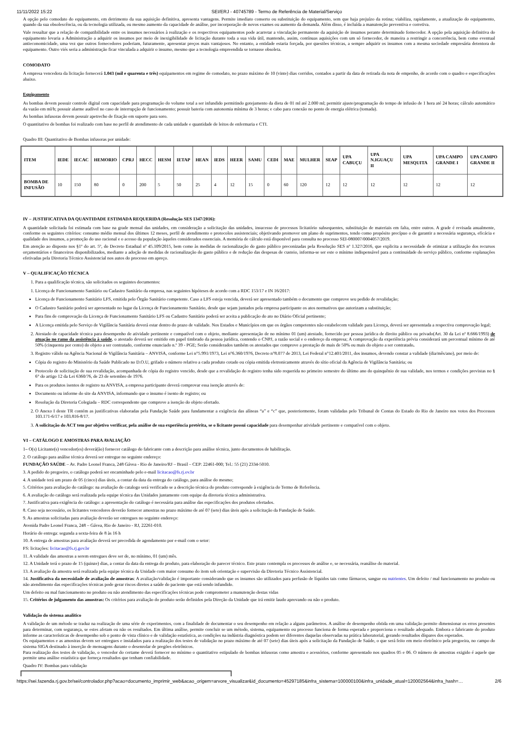11/11/2022 15:22 SEI/ERJ - 40745789 - Termo de Referência de Material/Serviço
A opção pelo comodato do equipamento, em detrimento da sua aquisição definitiva, apresenta vantagens. Permite imediato conserto ou substituição do equipamento, sem que haja prejuízo da rotina; viabiliza, rapidamente, a atualização do equipamento, quando da sua obsolescência, ou da tecnologia utilizada, ou mesmo aumento da capacidade de análise, por incorporação de novos exames ou aumento da demanda. Além disso, é incluída a manutenção preventiva e corretiva.
Vale ressaltar que a relação de compatibilidade entre os insumos necessários à realização e os respectivos equipamentos pode acarretar a vinculação permanente da aquisição de insumos perante determinado fornecedor. A opção pela aquisição definitiva do equipamento levaria a Administração a adquirir os insumos por meio de inexigibilidade de licitação durante toda a sua vida útil, mantendo, assim, contínuas aquisições com um só fornecedor, de maneira a restringir a concorrência, bem como eventual antieconomicidade, uma vez que outros fornecedores poderiam, futuramente, apresentar preços mais vantajosos. No entanto, a entidade estaria forçada, por questões técnicas, a sempre adquirir os insumos com a mesma sociedade empresária detentora do equipamento. Outro viés seria a administração ficar vinculada a adquirir o insumo, mesmo que a tecnologia empreendida se tornasse obsoleta.
COMODATO
A empresa vencedora da licitação fornecerá 1.043 (mil e quarenta e três) equipamentos em regime de comodato, no prazo máximo de 10 (vinte) dias corridos, contados a partir da data de retirada da nota de empenho, de acordo com o quadro e especificações abaixo.
Equipamento
As bombas devem possuir controle digital com capacidade para programação do volume total a ser infundido permitindo gotejamento da dieta de 01 ml até 2.000 ml; permitir ajuste/programação do tempo de infusão de 1 hora até 24 horas; cálculo automático da vazão em ml/h; possuir alarme audível no caso de interrupção de funcionamento; possuir bateria com autonomia mínima de 3 horas; e cabo para conexão no ponto de energia elétrica (tomada).
As bombas infusoras devem possuir apetrecho de fixação em suporte para soro.
O quantitativo de bombas foi realizado com base no perfil de atendimento de cada unidade e quantidade de leitos de enfermaria e CTI.
Quadro III: Quantitativo de Bombas infusoras por unidade:
| ITEM | IEDE | IECAC | HEMORIO | CPRJ | HECC | HESM | IETAP | HEAN | IEDS | HEER | SAMU | CEDI | MAE | MULHER | SEAP | UPA CABUÇU | UPA N.IGUAÇU II | UPA MESQUITA | UPA CAMPO GRANDE I | UPA CAMPO GRANDE II |
| BOMBA DE INFUSÃO | 10 | 150 | 80 | 0 | 200 | 5 | 50 | 25 | 4 | 12 | 15 | 0 | 60 | 120 | 12 | 12 | 12 | 12 | 12 | 12 |
IV – JUSTIFICATIVA DA QUANTIDADE ESTIMADA REQUERIDA (Resolução SES 1347/2016):
A quantidade solicitada foi estimada com base na grade mensal das unidades, em consideração a solicitação das unidades, insucesso de processos licitatório subsequentes, substituição de materiais em falta, entre outros. A grade é revisada anualmente, conforme os seguintes critérios: consumo médio mensal dos últimos 12 meses, perfil de atendimento e protocolos assistenciais; objetivando promover um plano de suprimentos, tendo como propósito precípuo o de garantir a necessária segurança, eficácia e qualidade dos insumos, a promoção do uso racional e o acesso da população àqueles considerados essenciais. A memória de cálculo está disponível para consulta no processo SEI-080007/0004057/2019.
Em atenção ao disposto nos §1º do art. 5º, do Decreto Estadual nº 45.109/2015, bem como às medidas de racionalização do gasto público preconizadas pela Resolução SES nº 1.327/2016, que explicita a necessidade de otimizar a utilização dos recursos orçamentários e financeiros disponibilizados, mediante a adoção de medidas de racionalização do gasto público e de redução das despesas de custeio, informa-se ser este o mínimo indispensável para a continuidade do serviço público, conforme explanações efetivadas pela Diretoria Técnico Assistencial nos autos do processo em apreço.
V – QUALIFICAÇÃO TÉCNICA
1. Para a qualificação técnica, são solicitados os seguintes documentos:
1. Licença de Funcionamento Sanitário ou Cadastro Sanitário da empresa, nas seguintes hipóteses de acordo com a RDC 153/17 e IN 16/2017:
Licença de Funcionamento Sanitário LFS, emitida pelo Órgão Sanitário competente. Caso a LFS esteja vencida, deverá ser apresentado também o documento que comprove seu pedido de revalidação;
O Cadastro Sanitário poderá ser apresentado no lugar da Licença de Funcionamento Sanitário, desde que sejam juntados pela empresa participante os atos normativos que autorizam a substituição;
Para fins de comprovação da Licença de Funcionamento Sanitário LFS ou Cadastro Sanitário poderá ser aceita a publicação do ato no Diário Oficial pertinente;
A Licença emitida pelo Serviço de Vigilância Sanitária deverá estar dentro do prazo de validade. Nos Estados e Municípios em que os órgãos competentes não estabelecem validade para Licença, deverá ser apresentada a respectiva comprovação legal;
2. Atestado de capacidade técnica para desempenho de atividade pertinente e compatível com o objeto, mediante apresentação de no mínimo 01 (um) atestado, fornecido por pessoa jurídica de direito público ou privado(Art. 30 da Lei nº 8.666/1993) de atuação no ramo da assistência à saúde, o atestado deverá ser emitido em papel timbrado da pessoa jurídica, contendo o CNPJ, a razão social e o endereço da empresa; A comprovação da experiência prévia considerará um percentual mínimo de até 50% (cinquenta por cento) do objeto a ser contratado, conforme enunciado n.º 39 - PGE; Serão considerados também os atestados que comprove a prestação de mais de 50% ou mais do objeto a ser contratado.
3. Registro válido na Agência Nacional de Vigilância Sanitária – ANVISA, conforme Lei n°5.991/1973, Lei n°6.360/1976, Decreto n°8.077 de 2013, Lei Federal n°12.401/2011, dos insumos, devendo constar a validade (dia/mês/ano), por meio de:
Cópia do registro do Ministério da Saúde Publicado no D.O.U, grifado o número relativo a cada produto cotado ou cópia emitida eletronicamente através do sítio oficial da Agência de Vigilância Sanitária; ou
Protocolo de solicitação de sua revalidação, acompanhada de cópia do registro vencido, desde que a revalidação do registro tenha sido requerida no primeiro semestre do último ano do quinquênio de sua validade, nos termos e condições previstas no § 6° do artigo 12 da Lei 6360/76, de 23 de setembro de 1976.
Para os produtos isentos de registro na ANVISA, a empresa participante deverá comprovar essa isenção através de:
Documento ou informe do site da ANVISA, informando que o insumo é isento de registro; ou
Resolução da Diretoria Colegiada – RDC correspondente que comprove a isenção do objeto ofertado.
2. O Anexo I deste TR contém as justificativas elaboradas pela Fundação Saúde para fundamentar a exigência das alíneas “a” e “c” que, posteriormente, foram validadas pelo Tribunal de Contas do Estado do Rio de Janeiro nos votos dos Processos 103.171-6/17 e 103.816-8/17.
3. A solicitação do ACT tem por objetivo verificar, pela análise de sua experiência pretérita, se o licitante possui capacidade para desempenhar atividade pertinente e compatível com o objeto.
VI – CATÁLOGO E AMOSTRAS PARA AVALIAÇÃO
1– O(s) Licitante(s) vencedor(es) deverá(ão) fornecer catálogo do fabricante com a descrição para análise técnica, junto documentos de habilitação.
2. O catálogo para análise técnica deverá ser entregue no seguinte endereço:
FUNDAÇÃO SAÚDE – Av. Padre Leonel Franca, 248 Gávea - Rio de Janeiro/RJ – Brasil – CEP: 22461-000; Tel.: 55 (21) 2334-5010.
3. A pedido do pregoeiro, o catálogo poderá ser encaminhado pelo e-mail licitacao@fs.rj.ov.br
4. A unidade terá um prazo de 05 (cinco) dias úteis, a contar da data da entrega do catálogo, para análise do mesmo;
5. Critérios para avaliação do catálogo: na avaliação do catalogo será verificado se a descrição técnica do produto corresponde à exigência do Termo de Referência.
6. A avaliação do catálogo será realizada pela equipe técnica das Unidades juntamente com equipe da diretoria técnica administrativa.
7. Justificativa para exigência do catálogo: a apresentação do catálogo é necessária para análise das especificações dos produtos ofertados.
8. Caso seja necessário, os licitantes vencedores deverão fornecer amostras no prazo máximo de até 07 (sete) dias úteis após a solicitação da Fundação de Saúde.
9. As amostras solicitadas para avaliação deverão ser entregues no seguinte endereço:
Avenida Padre Leonel Franca, 248 – Gávea, Rio de Janeiro - RJ, 22261-010.
Horário de entrega: segunda a sexta-feira de 8 às 16 h
10. A entrega de amostras para avaliação deverá ser precedida de agendamento por e-mail com o setor:
FS: licitações: licitacao@fs.rj.gov.br
11. A validade das amostras a serem entregues deve ser de, no mínimo, 01 (um) mês.
12. A Unidade terá o prazo de 15 (quinze) dias, a contar da data da entrega do produto, para elaboração do parecer técnico. Este prazo contempla os processos de análise e, se necessária, reanálise do material.
13. A avaliação da amostra será realizada pela equipe técnica da Unidade com maior consumo do item sob orientação e supervisão da Diretoria Técnico Assistencial.
14. Justificativa da necessidade de avaliação de amostras: A avaliação/validação é importante considerando que os insumos são utilizados para perfusão de líquidos tais como fármacos, sangue ou nutrientes. Um defeito / mal funcionamento no produto ou não atendimento das especificações técnicas pode gerar riscos diretos a saúde do paciente que está sendo infundido.
Um defeito ou mal funcionamento no produto ou não atendimento das especificações técnicas pode comprometer a manutenção destas vidas
15. Critérios de julgamento das amostras: Os critérios para avaliação do produto serão definidos pela Direção da Unidade que irá emitir laudo aprovando ou não o produto.
Validação do sistema analítico
A validação de um método se traduz na realização de uma série de experimentos, com a finalidade de documentar o seu desempenho em relação a alguns parâmetros. A análise de desempenho obtida em uma validação permite dimensionar os erros presentes para determinar, com segurança, se estes afetam ou não os resultados. Em última análise, permite concluir se um método, sistema, equipamento ou processo funciona de forma esperada e proporciona o resultado adequado. Embora o fabricante do produto informe as características de desempenho sob o ponto de vista clínico e de validação estatística, as condições na indústria diagnóstica podem ser diferentes daquelas observadas na prática laboratorial, gerando resultados díspares dos esperados.
Os equipamentos e as amostras devem ser entregues e instalados para a realização dos testes de validação no prazo máximo de até 07 (sete) dias úteis após a solicitação da Fundação de Saúde, o que será feito em meio eletrônico pela pregoeira, no campo do sistema SIGA destinado à inserção de mensagens durante o desenrolar de pregões eletrônicos.
Para realização dos testes de validação, o vencedor do certame deverá fornecer no mínimo o quantitativo estipulado de bombas infusoras como amostra e acessórios, conforme apresentado nos quadros 05 e 06. O número de amostras exigido é aquele que permite uma análise estatística que forneça resultados que tenham confiabilidade.
Quadro IV: Bombas para validação
https://sei.fazenda.rj.gov.br/sei/controlador.php?acao=documento_imprimir_web&acao_origem=arvore_visualizar&id_documento=45297185&infra_sistema=100000100&infra_unidade_atual=120002564&infra_hash=… 2/6